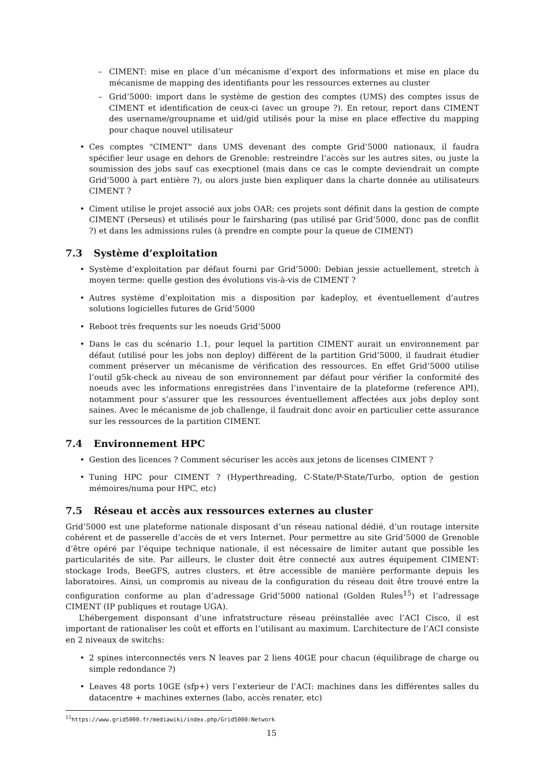– CIMENT: mise en place d’un mécanisme d’export des informations et mise en place du mécanisme de mapping des identifiants pour les ressources externes au cluster
– Grid’5000: import dans le système de gestion des comptes (UMS) des comptes issus de CIMENT et identification de ceux-ci (avec un groupe ?). En retour, report dans CIMENT des username/groupname et uid/gid utilisés pour la mise en place effective du mapping pour chaque nouvel utilisateur
• Ces comptes "CIMENT" dans UMS devenant des compte Grid’5000 nationaux, il faudra spécifier leur usage en dehors de Grenoble: restreindre l’accès sur les autres sites, ou juste la soumission des jobs sauf cas execptionel (mais dans ce cas le compte deviendrait un compte Grid’5000 à part entière ?), ou alors juste bien expliquer dans la charte donnée au utilisateurs CIMENT ?
• Ciment utilise le projet associé aux jobs OAR: ces projets sont définit dans la gestion de compte CIMENT (Perseus) et utilisés pour le fairsharing (pas utilisé par Grid’5000, donc pas de conflit ?) et dans les admissions rules (à prendre en compte pour la queue de CIMENT)
7.3 Système d’exploitation
• Système d’exploitation par défaut fourni par Grid’5000: Debian jessie actuellement, stretch à moyen terme: quelle gestion des évolutions vis-à-vis de CIMENT ?
• Autres système d’exploitation mis a disposition par kadeploy, et éventuellement d’autres solutions logicielles futures de Grid’5000
• Reboot très frequents sur les noeuds Grid’5000
• Dans le cas du scénario 1.1, pour lequel la partition CIMENT aurait un environnement par défaut (utilisé pour les jobs non deploy) différent de la partition Grid’5000, il faudrait étudier comment préserver un mécanisme de vérification des ressources. En effet Grid’5000 utilise l’outil g5k-check au niveau de son environnement par défaut pour vérifier la conformité des noeuds avec les informations enregistrées dans l’inventaire de la plateforme (reference API), notamment pour s’assurer que les ressources éventuellement affectées aux jobs deploy sont saines. Avec le mécanisme de job challenge, il faudrait donc avoir en particulier cette assurance sur les ressources de la partition CIMENT.
7.4 Environnement HPC
• Gestion des licences ? Comment sécuriser les accès aux jetons de licenses CIMENT ?
• Tuning HPC pour CIMENT ? (Hyperthreading, C-State/P-State/Turbo, option de gestion mémoires/numa pour HPC, etc)
7.5 Réseau et accès aux ressources externes au cluster
Grid’5000 est une plateforme nationale disposant d’un réseau national dédié, d’un routage intersite cohérent et de passerelle d’accès de et vers Internet. Pour permettre au site Grid’5000 de Grenoble d’être opéré par l’équipe technique nationale, il est nécessaire de limiter autant que possible les particularités de site. Par ailleurs, le cluster doit être connecté aux autres équipement CIMENT: stockage Irods, BeeGFS, autres clusters, et être accessible de manière performante depuis les laboratoires. Ainsi, un compromis au niveau de la configuration du réseau doit être trouvé entre la configuration conforme au plan d’adressage Grid’5000 national (Golden Rules<sup>15</sup>) et l’adressage CIMENT (IP publiques et routage UGA).
L’hébergement disponsant d’une infratstructure réseau préinstallée avec l’ACI Cisco, il est important de rationaliser les coût et efforts en l’utilisant au maximum. L’architecture de l’ACI consiste en 2 niveaux de switchs:
• 2 spines interconnectés vers N leaves par 2 liens 40GE pour chacun (équilibrage de charge ou simple redondance ?)
• Leaves 48 ports 10GE (sfp+) vers l’exterieur de l’ACI: machines dans les différentes salles du datacentre + machines externes (labo, accès renater, etc)
<sup>15</sup> https://www.grid5000.fr/mediawiki/index.php/Grid5000:Network
15